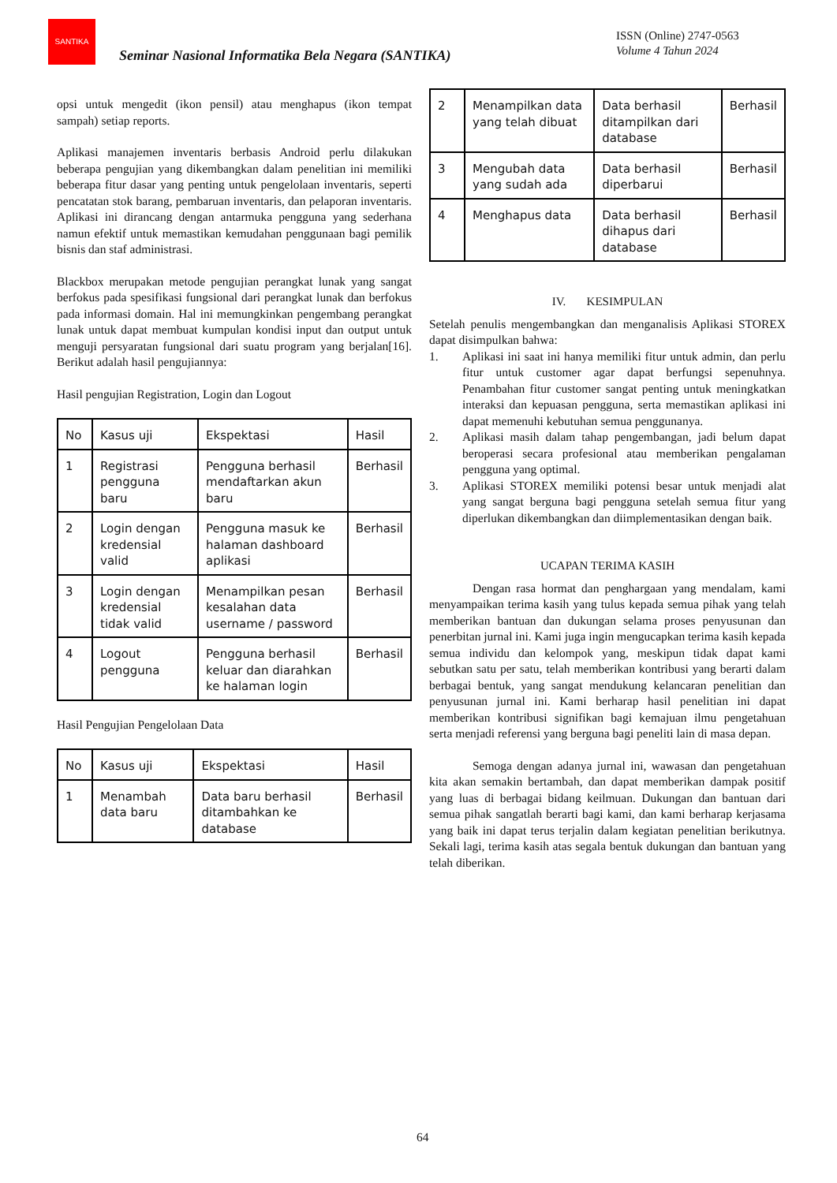SANTIKA
Seminar Nasional Informatika Bela Negara (SANTIKA)
ISSN (Online) 2747-0563
Volume 4 Tahun 2024
opsi untuk mengedit (ikon pensil) atau menghapus (ikon tempat sampah) setiap reports.
Aplikasi manajemen inventaris berbasis Android perlu dilakukan beberapa pengujian yang dikembangkan dalam penelitian ini memiliki beberapa fitur dasar yang penting untuk pengelolaan inventaris, seperti pencatatan stok barang, pembaruan inventaris, dan pelaporan inventaris. Aplikasi ini dirancang dengan antarmuka pengguna yang sederhana namun efektif untuk memastikan kemudahan penggunaan bagi pemilik bisnis dan staf administrasi.
Blackbox merupakan metode pengujian perangkat lunak yang sangat berfokus pada spesifikasi fungsional dari perangkat lunak dan berfokus pada informasi domain. Hal ini memungkinkan pengembang perangkat lunak untuk dapat membuat kumpulan kondisi input dan output untuk menguji persyaratan fungsional dari suatu program yang berjalan[16]. Berikut adalah hasil pengujiannya:
Hasil pengujian Registration, Login dan Logout
| No | Kasus uji | Ekspektasi | Hasil |
| 1 | Registrasi pengguna baru | Pengguna berhasil mendaftarkan akun baru | Berhasil |
| 2 | Login dengan kredensial valid | Pengguna masuk ke halaman dashboard aplikasi | Berhasil |
| 3 | Login dengan kredensial tidak valid | Menampilkan pesan kesalahan data username / password | Berhasil |
| 4 | Logout pengguna | Pengguna berhasil keluar dan diarahkan ke halaman login | Berhasil |
Hasil Pengujian Pengelolaan Data
| No | Kasus uji | Ekspektasi | Hasil |
| 1 | Menambah data baru | Data baru berhasil ditambahkan ke database | Berhasil |
| 2 | Menampilkan data yang telah dibuat | Data berhasil ditampilkan dari database | Berhasil |
| 3 | Mengubah data yang sudah ada | Data berhasil diperbarui | Berhasil |
| 4 | Menghapus data | Data berhasil dihapus dari database | Berhasil |
IV. KESIMPULAN
Setelah penulis mengembangkan dan menganalisis Aplikasi STOREX dapat disimpulkan bahwa:
1. Aplikasi ini saat ini hanya memiliki fitur untuk admin, dan perlu fitur untuk customer agar dapat berfungsi sepenuhnya. Penambahan fitur customer sangat penting untuk meningkatkan interaksi dan kepuasan pengguna, serta memastikan aplikasi ini dapat memenuhi kebutuhan semua penggunanya.
2. Aplikasi masih dalam tahap pengembangan, jadi belum dapat beroperasi secara profesional atau memberikan pengalaman pengguna yang optimal.
3. Aplikasi STOREX memiliki potensi besar untuk menjadi alat yang sangat berguna bagi pengguna setelah semua fitur yang diperlukan dikembangkan dan diimplementasikan dengan baik.
UCAPAN TERIMA KASIH
Dengan rasa hormat dan penghargaan yang mendalam, kami menyampaikan terima kasih yang tulus kepada semua pihak yang telah memberikan bantuan dan dukungan selama proses penyusunan dan penerbitan jurnal ini. Kami juga ingin mengucapkan terima kasih kepada semua individu dan kelompok yang, meskipun tidak dapat kami sebutkan satu per satu, telah memberikan kontribusi yang berarti dalam berbagai bentuk, yang sangat mendukung kelancaran penelitian dan penyusunan jurnal ini. Kami berharap hasil penelitian ini dapat memberikan kontribusi signifikan bagi kemajuan ilmu pengetahuan serta menjadi referensi yang berguna bagi peneliti lain di masa depan.
Semoga dengan adanya jurnal ini, wawasan dan pengetahuan kita akan semakin bertambah, dan dapat memberikan dampak positif yang luas di berbagai bidang keilmuan. Dukungan dan bantuan dari semua pihak sangatlah berarti bagi kami, dan kami berharap kerjasama yang baik ini dapat terus terjalin dalam kegiatan penelitian berikutnya. Sekali lagi, terima kasih atas segala bentuk dukungan dan bantuan yang telah diberikan.
64